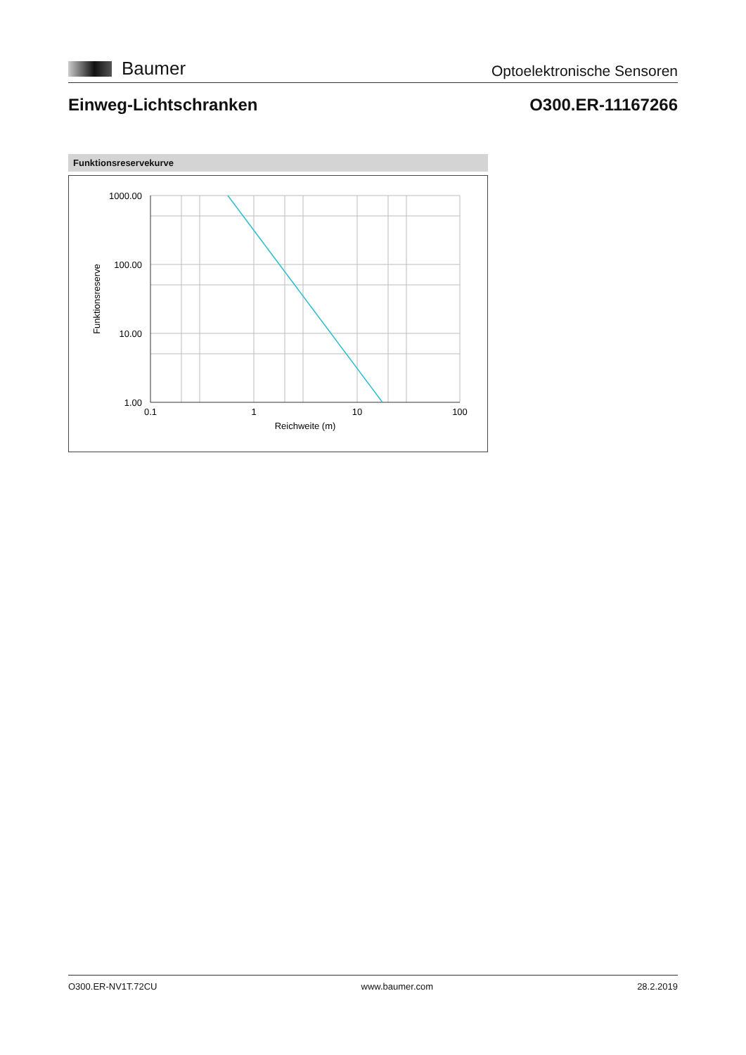Baumer
Optoelektronische Sensoren
Einweg-Lichtschranken O300.ER-11167266
Funktionsreservekurve
1000.00
100.00
10.00
1.00
0.1
1
10
100
Reichweite (m)
Funktionsreserve
O300.ER-NV1T.72CU www.baumer.com 28.2.2019